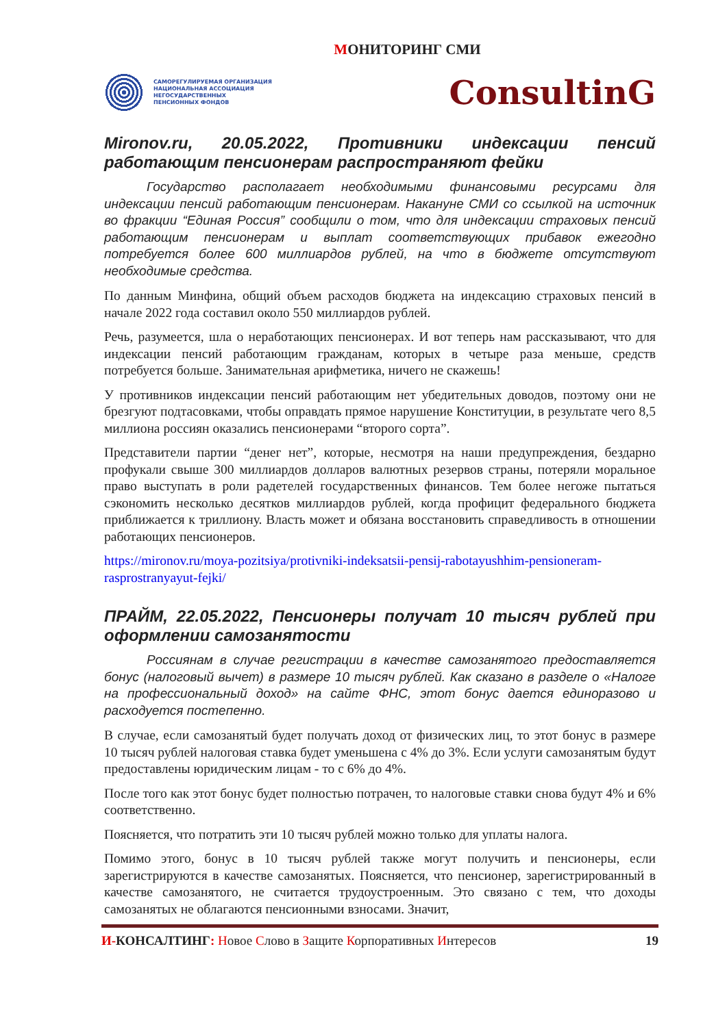МОНИТОРИНГ СМИ
САМОРЕГУЛИРУЕМАЯ ОРГАНИЗАЦИЯ
НАЦИОНАЛЬНАЯ АССОЦИАЦИЯ
НЕГОСУДАРСТВЕННЫХ
ПЕНСИОННЫХ ФОНДОВ
ConsultinG
Mironov.ru, 20.05.2022, Противники индексации пенсий работающим пенсионерам распространяют фейки
Государство располагает необходимыми финансовыми ресурсами для индексации пенсий работающим пенсионерам. Накануне СМИ со ссылкой на источник во фракции “Единая Россия” сообщили о том, что для индексации страховых пенсий работающим пенсионерам и выплат соответствующих прибавок ежегодно потребуется более 600 миллиардов рублей, на что в бюджете отсутствуют необходимые средства.
По данным Минфина, общий объем расходов бюджета на индексацию страховых пенсий в начале 2022 года составил около 550 миллиардов рублей.
Речь, разумеется, шла о неработающих пенсионерах. И вот теперь нам рассказывают, что для индексации пенсий работающим гражданам, которых в четыре раза меньше, средств потребуется больше. Занимательная арифметика, ничего не скажешь!
У противников индексации пенсий работающим нет убедительных доводов, поэтому они не брезгуют подтасовками, чтобы оправдать прямое нарушение Конституции, в результате чего 8,5 миллиона россиян оказались пенсионерами “второго сорта”.
Представители партии “денег нет”, которые, несмотря на наши предупреждения, бездарно профукали свыше 300 миллиардов долларов валютных резервов страны, потеряли моральное право выступать в роли радетелей государственных финансов. Тем более негоже пытаться сэкономить несколько десятков миллиардов рублей, когда профицит федерального бюджета приближается к триллиону. Власть может и обязана восстановить справедливость в отношении работающих пенсионеров.
https://mironov.ru/moya-pozitsiya/protivniki-indeksatsii-pensij-rabotayushhim-pensioneram-rasprostranyayut-fejki/
ПРАЙМ, 22.05.2022, Пенсионеры получат 10 тысяч рублей при оформлении самозанятости
Россиянам в случае регистрации в качестве самозанятого предоставляется бонус (налоговый вычет) в размере 10 тысяч рублей. Как сказано в разделе о «Налоге на профессиональный доход» на сайте ФНС, этот бонус дается единоразово и расходуется постепенно.
В случае, если самозанятый будет получать доход от физических лиц, то этот бонус в размере 10 тысяч рублей налоговая ставка будет уменьшена с 4% до 3%. Если услуги самозанятым будут предоставлены юридическим лицам - то с 6% до 4%.
После того как этот бонус будет полностью потрачен, то налоговые ставки снова будут 4% и 6% соответственно.
Поясняется, что потратить эти 10 тысяч рублей можно только для уплаты налога.
Помимо этого, бонус в 10 тысяч рублей также могут получить и пенсионеры, если зарегистрируются в качестве самозанятых. Поясняется, что пенсионер, зарегистрированный в качестве самозанятого, не считается трудоустроенным. Это связано с тем, что доходы самозанятых не облагаются пенсионными взносами. Значит,
И-КОНСАЛТИНГ: Новое Слово в Защите Корпоративных Интересов
19